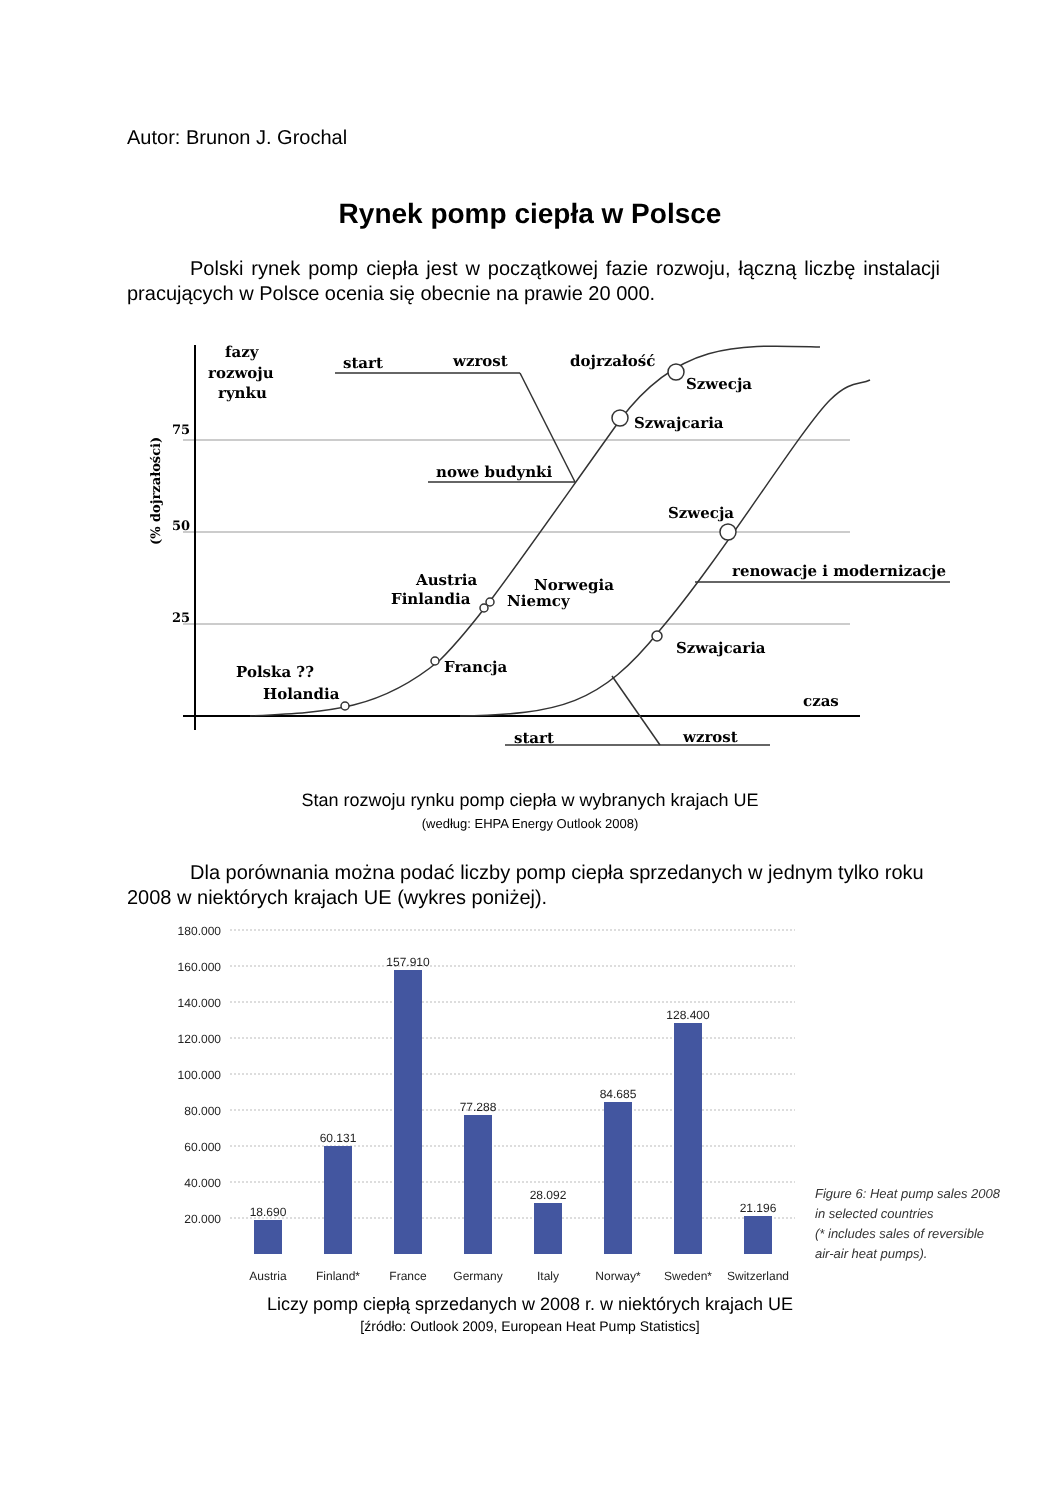Autor: Brunon J. Grochal
Rynek pomp ciepła w Polsce
Polski rynek pomp ciepła jest w początkowej fazie rozwoju, łączną liczbę instalacji pracujących w Polsce ocenia się obecnie na prawie 20 000.
fazy
rozwoju
rynku
start
wzrost
dojrzałość
Szwecja
Szwajcaria
nowe budynki
Szwecja
renowacje i modernizacje
Austria
Finlandia
Norwegia
Niemcy
Szwajcaria
Francja
Polska ??
Holandia
czas
start
wzrost
75
50
25
(% dojrzałości)
Stan rozwoju rynku pomp ciepła w wybranych krajach UE
(według: EHPA Energy Outlook 2008)
Dla porównania można podać liczby pomp ciepła sprzedanych w jednym tylko roku 2008 w niektórych krajach UE (wykres poniżej).
180.000
160.000
140.000
120.000
100.000
80.000
60.000
40.000
20.000
18.690
60.131
157.910
77.288
28.092
84.685
128.400
21.196
Austria
Finland*
France
Germany
Italy
Norway*
Sweden*
Switzerland
Figure 6: Heat pump sales 2008
in selected countries
(* includes sales of reversible
air-air heat pumps).
Liczy pomp ciepłą sprzedanych w 2008 r. w niektórych krajach UE
[źródło: Outlook 2009, European Heat Pump Statistics]